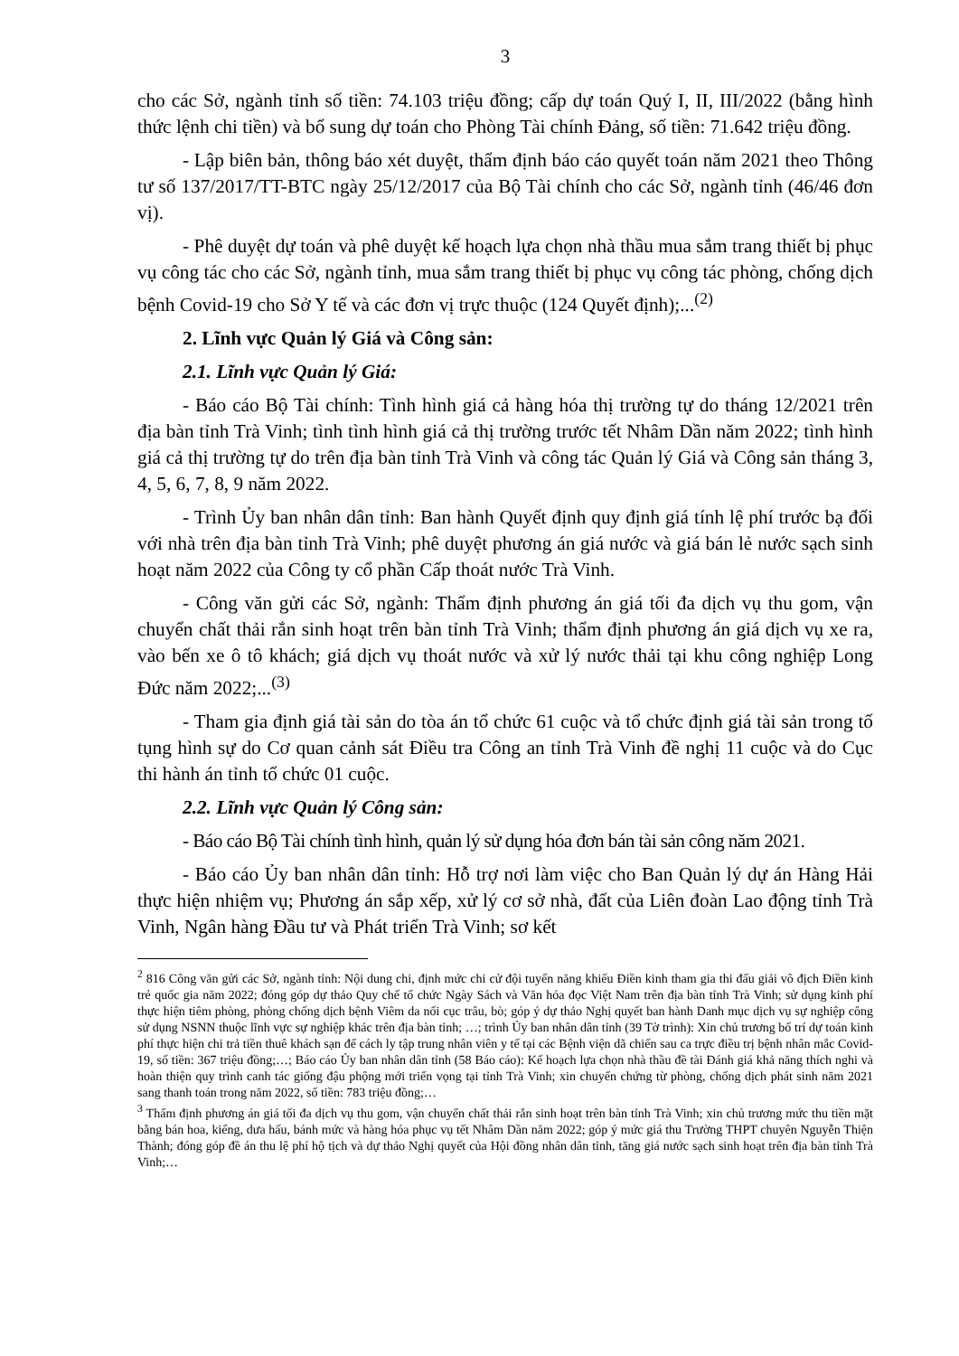3
cho các Sở, ngành tỉnh số tiền: 74.103 triệu đồng; cấp dự toán Quý I, II, III/2022 (bằng hình thức lệnh chi tiền) và bổ sung dự toán cho Phòng Tài chính Đảng, số tiền: 71.642 triệu đồng.
- Lập biên bản, thông báo xét duyệt, thẩm định báo cáo quyết toán năm 2021 theo Thông tư số 137/2017/TT-BTC ngày 25/12/2017 của Bộ Tài chính cho các Sở, ngành tỉnh (46/46 đơn vị).
- Phê duyệt dự toán và phê duyệt kế hoạch lựa chọn nhà thầu mua sắm trang thiết bị phục vụ công tác cho các Sở, ngành tỉnh, mua sắm trang thiết bị phục vụ công tác phòng, chống dịch bệnh Covid-19 cho Sở Y tế và các đơn vị trực thuộc (124 Quyết định);...<sup>(2)</sup>
2. Lĩnh vực Quản lý Giá và Công sản:
2.1. Lĩnh vực Quản lý Giá:
- Báo cáo Bộ Tài chính: Tình hình giá cả hàng hóa thị trường tự do tháng 12/2021 trên địa bàn tỉnh Trà Vinh; tình tình hình giá cả thị trường trước tết Nhâm Dần năm 2022; tình hình giá cả thị trường tự do trên địa bàn tỉnh Trà Vinh và công tác Quản lý Giá và Công sản tháng 3, 4, 5, 6, 7, 8, 9 năm 2022.
- Trình Ủy ban nhân dân tỉnh: Ban hành Quyết định quy định giá tính lệ phí trước bạ đối với nhà trên địa bàn tỉnh Trà Vinh; phê duyệt phương án giá nước và giá bán lẻ nước sạch sinh hoạt năm 2022 của Công ty cổ phần Cấp thoát nước Trà Vinh.
- Công văn gửi các Sở, ngành: Thẩm định phương án giá tối đa dịch vụ thu gom, vận chuyển chất thải rắn sinh hoạt trên bàn tỉnh Trà Vinh; thẩm định phương án giá dịch vụ xe ra, vào bến xe ô tô khách; giá dịch vụ thoát nước và xử lý nước thải tại khu công nghiệp Long Đức năm 2022;...<sup>(3)</sup>
- Tham gia định giá tài sản do tòa án tổ chức 61 cuộc và tổ chức định giá tài sản trong tố tụng hình sự do Cơ quan cảnh sát Điều tra Công an tỉnh Trà Vinh đề nghị 11 cuộc và do Cục thi hành án tỉnh tổ chức 01 cuộc.
2.2. Lĩnh vực Quản lý Công sản:
- Báo cáo Bộ Tài chính tình hình, quản lý sử dụng hóa đơn bán tài sản công năm 2021.
- Báo cáo Ủy ban nhân dân tỉnh: Hỗ trợ nơi làm việc cho Ban Quản lý dự án Hàng Hải thực hiện nhiệm vụ; Phương án sắp xếp, xử lý cơ sở nhà, đất của Liên đoàn Lao động tỉnh Trà Vinh, Ngân hàng Đầu tư và Phát triển Trà Vinh; sơ kết
<sup>2</sup> 816 Công văn gửi các Sở, ngành tỉnh: Nội dung chi, định mức chi cử đội tuyển năng khiếu Điền kinh tham gia thi đấu giải vô địch Điền kinh trẻ quốc gia năm 2022; đóng góp dự thảo Quy chế tổ chức Ngày Sách và Văn hóa đọc Việt Nam trên địa bàn tỉnh Trà Vinh; sử dụng kinh phí thực hiện tiêm phòng, phòng chống dịch bệnh Viêm da nổi cục trâu, bò; góp ý dự thảo Nghị quyết ban hành Danh mục dịch vụ sự nghiệp công sử dụng NSNN thuộc lĩnh vực sự nghiệp khác trên địa bàn tỉnh; …; trình Ủy ban nhân dân tỉnh (39 Tờ trình): Xin chủ trương bố trí dự toán kinh phí thực hiện chi trả tiền thuê khách sạn để cách ly tập trung nhân viên y tế tại các Bệnh viện dã chiến sau ca trực điều trị bệnh nhân mắc Covid-19, số tiền: 367 triệu đồng;…; Báo cáo Ủy ban nhân dân tỉnh (58 Báo cáo): Kế hoạch lựa chọn nhà thầu đề tài Đánh giá khả năng thích nghi và hoàn thiện quy trình canh tác giống đậu phộng mới triển vọng tại tỉnh Trà Vinh; xin chuyển chứng từ phòng, chống dịch phát sinh năm 2021 sang thanh toán trong năm 2022, số tiền: 783 triệu đồng;…
<sup>3</sup> Thẩm định phương án giá tối đa dịch vụ thu gom, vận chuyển chất thải rắn sinh hoạt trên bàn tỉnh Trà Vinh; xin chủ trương mức thu tiền mặt bằng bán hoa, kiểng, dưa hấu, bánh mức và hàng hóa phục vụ tết Nhâm Dần năm 2022; góp ý mức giá thu Trường THPT chuyên Nguyễn Thiện Thành; đóng góp đề án thu lệ phí hộ tịch và dự thảo Nghị quyết của Hội đồng nhân dân tỉnh, tăng giá nước sạch sinh hoạt trên địa bàn tỉnh Trà Vinh;…